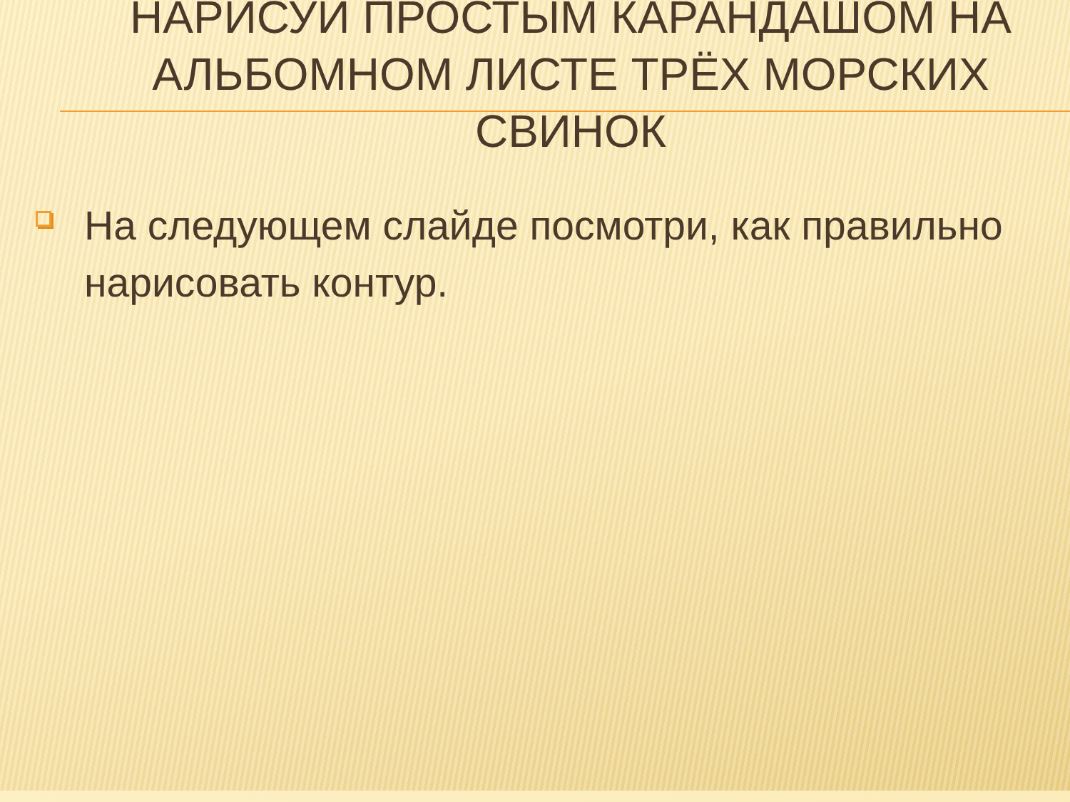НАРИСУЙ ПРОСТЫМ КАРАНДАШОМ НА АЛЬБОМНОМ ЛИСТЕ ТРЁХ МОРСКИХ СВИНОК
На следующем слайде посмотри, как правильно нарисовать контур.